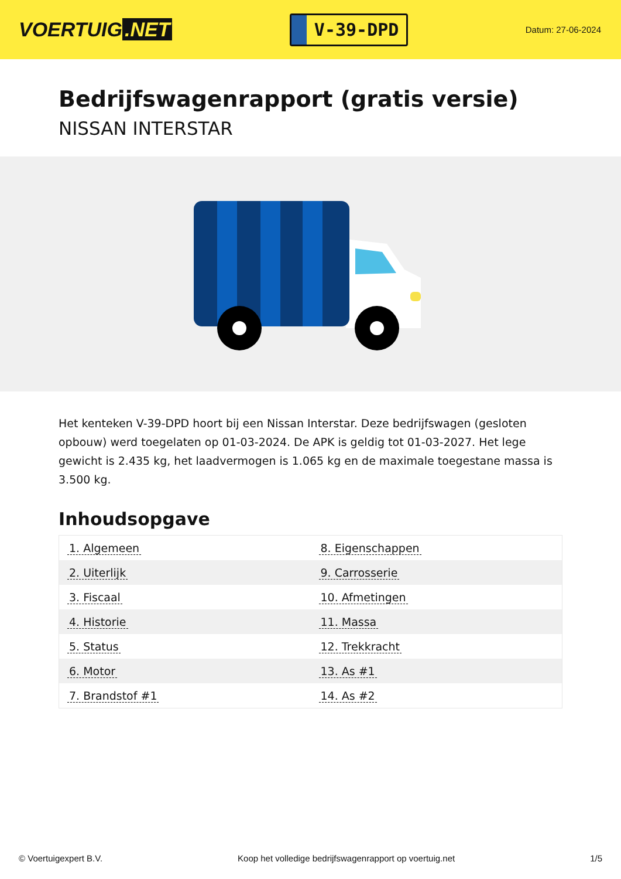VOERTUIG.NET
V-39-DPD
Datum: 27-06-2024
Bedrijfswagenrapport (gratis versie)
NISSAN INTERSTAR
Het kenteken V-39-DPD hoort bij een Nissan Interstar. Deze bedrijfswagen (gesloten opbouw) werd toegelaten op 01-03-2024. De APK is geldig tot 01-03-2027. Het lege gewicht is 2.435 kg, het laadvermogen is 1.065 kg en de maximale toegestane massa is 3.500 kg.
Inhoudsopgave
| 1. Algemeen | 8. Eigenschappen |
| 2. Uiterlijk | 9. Carrosserie |
| 3. Fiscaal | 10. Afmetingen |
| 4. Historie | 11. Massa |
| 5. Status | 12. Trekkracht |
| 6. Motor | 13. As #1 |
| 7. Brandstof #1 | 14. As #2 |
© Voertuigexpert B.V. Koop het volledige bedrijfswagenrapport op voertuig.net
1/5